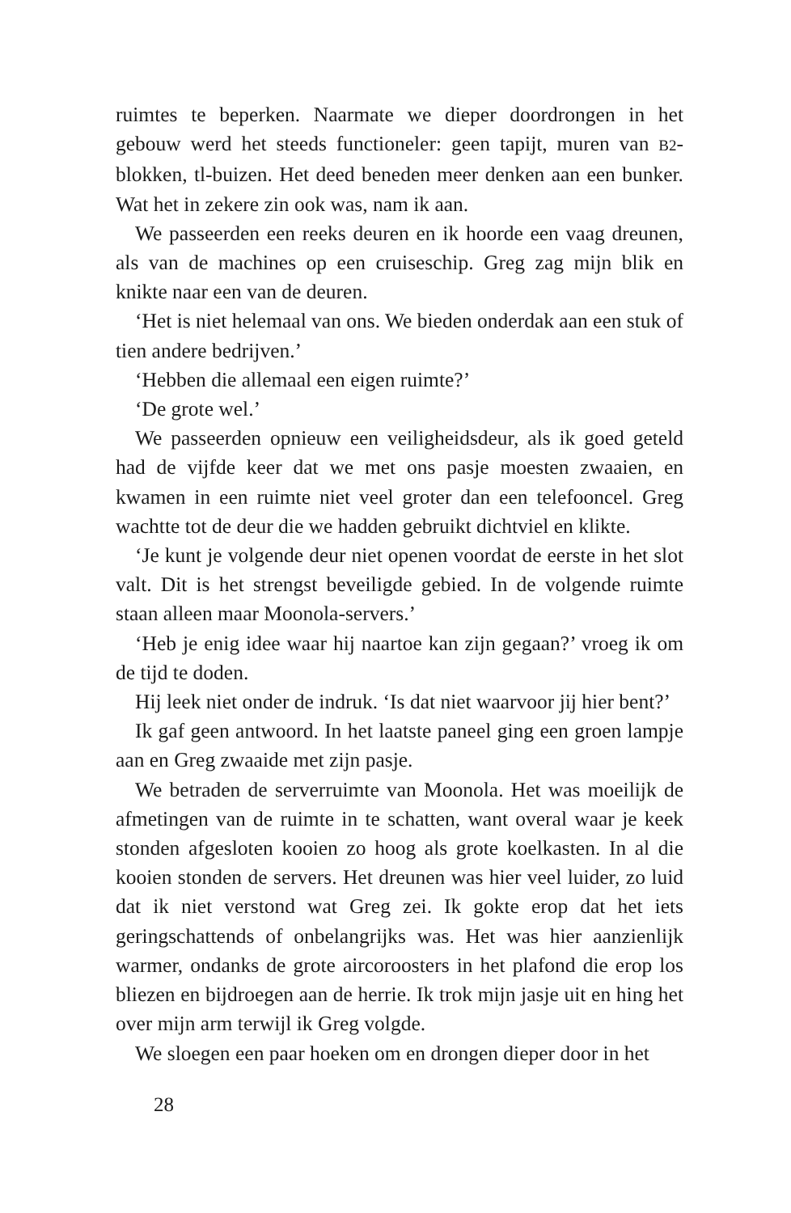ruimtes te beperken. Naarmate we dieper doordrongen in het gebouw werd het steeds functioneler: geen tapijt, muren van B2-blokken, tl-buizen. Het deed beneden meer denken aan een bunker. Wat het in zekere zin ook was, nam ik aan.
We passeerden een reeks deuren en ik hoorde een vaag dreunen, als van de machines op een cruiseschip. Greg zag mijn blik en knikte naar een van de deuren.
‘Het is niet helemaal van ons. We bieden onderdak aan een stuk of tien andere bedrijven.’
‘Hebben die allemaal een eigen ruimte?’
‘De grote wel.’
We passeerden opnieuw een veiligheidsdeur, als ik goed geteld had de vijfde keer dat we met ons pasje moesten zwaaien, en kwamen in een ruimte niet veel groter dan een telefooncel. Greg wachtte tot de deur die we hadden gebruikt dichtviel en klikte.
‘Je kunt je volgende deur niet openen voordat de eerste in het slot valt. Dit is het strengst beveiligde gebied. In de volgende ruimte staan alleen maar Moonola-servers.’
‘Heb je enig idee waar hij naartoe kan zijn gegaan?’ vroeg ik om de tijd te doden.
Hij leek niet onder de indruk. ‘Is dat niet waarvoor jij hier bent?’
Ik gaf geen antwoord. In het laatste paneel ging een groen lampje aan en Greg zwaaide met zijn pasje.
We betraden de serverruimte van Moonola. Het was moeilijk de afmetingen van de ruimte in te schatten, want overal waar je keek stonden afgesloten kooien zo hoog als grote koelkasten. In al die kooien stonden de servers. Het dreunen was hier veel luider, zo luid dat ik niet verstond wat Greg zei. Ik gokte erop dat het iets geringschattends of onbelangrijks was. Het was hier aanzienlijk warmer, ondanks de grote aircoroosters in het plafond die erop los bliezen en bijdroegen aan de herrie. Ik trok mijn jasje uit en hing het over mijn arm terwijl ik Greg volgde.
We sloegen een paar hoeken om en drongen dieper door in het
28